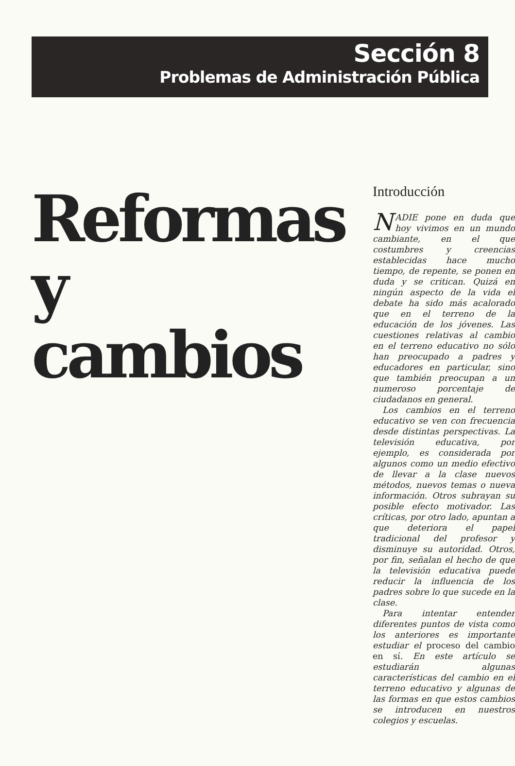Sección 8
Problemas de Administración Pública
Reformas
y cambios
Introducción
NADIE pone en duda que hoy vivimos en un mundo cambiante, en el que costumbres y creencias establecidas hace mucho tiempo, de repente, se ponen en duda y se critican. Quizá en ningún aspecto de la vida el debate ha sido más acalorado que en el terreno de la educación de los jóvenes. Las cuestiones relativas al cambio en el terreno educativo no sólo han preocupado a padres y educadores en particular, sino que también preocupan a un numeroso porcentaje de ciudadanos en general.
Los cambios en el terreno educativo se ven con frecuencia desde distintas perspectivas. La televisión educativa, por ejemplo, es considerada por algunos como un medio efectivo de llevar a la clase nuevos métodos, nuevos temas o nueva información. Otros subrayan su posible efecto motivador. Las críticas, por otro lado, apuntan a que deteriora el papel tradicional del profesor y disminuye su autoridad. Otros, por fin, señalan el hecho de que la televisión educativa puede reducir la influencia de los padres sobre lo que sucede en la clase.
Para intentar entender diferentes puntos de vista como los anteriores es importante estudiar el proceso del cambio en sí. En este artículo se estudiarán algunas características del cambio en el terreno educativo y algunas de las formas en que estos cambios se introducen en nuestros colegios y escuelas.